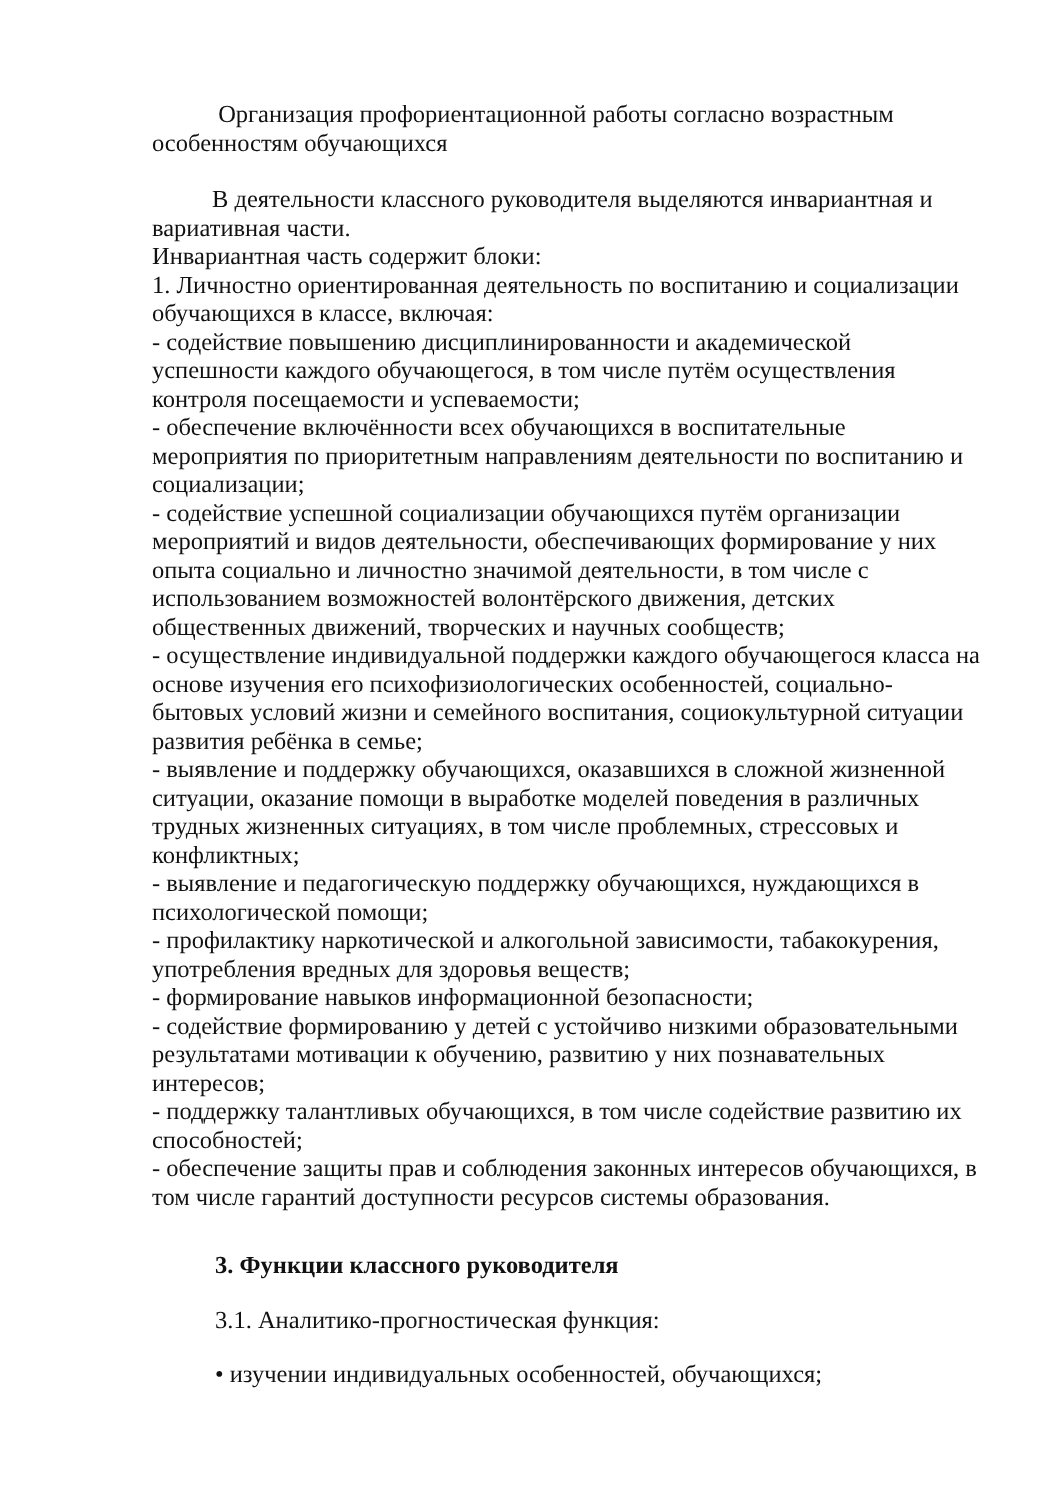Организация профориентационной работы согласно возрастным особенностям обучающихся
В деятельности классного руководителя выделяются инвариантная и вариативная части.
Инвариантная часть содержит блоки:
1. Личностно ориентированная деятельность по воспитанию и социализации обучающихся в классе, включая:
- содействие повышению дисциплинированности и академической успешности каждого обучающегося, в том числе путём осуществления контроля посещаемости и успеваемости;
- обеспечение включённости всех обучающихся в воспитательные мероприятия по приоритетным направлениям деятельности по воспитанию и социализации;
- содействие успешной социализации обучающихся путём организации мероприятий и видов деятельности, обеспечивающих формирование у них опыта социально и личностно значимой деятельности, в том числе с использованием возможностей волонтёрского движения, детских общественных движений, творческих и научных сообществ;
- осуществление индивидуальной поддержки каждого обучающегося класса на основе изучения его психофизиологических особенностей, социально-бытовых условий жизни и семейного воспитания, социокультурной ситуации развития ребёнка в семье;
- выявление и поддержку обучающихся, оказавшихся в сложной жизненной ситуации, оказание помощи в выработке моделей поведения в различных трудных жизненных ситуациях, в том числе проблемных, стрессовых и конфликтных;
- выявление и педагогическую поддержку обучающихся, нуждающихся в психологической помощи;
- профилактику наркотической и алкогольной зависимости, табакокурения, употребления вредных для здоровья веществ;
- формирование навыков информационной безопасности;
- содействие формированию у детей с устойчиво низкими образовательными результатами мотивации к обучению, развитию у них познавательных интересов;
- поддержку талантливых обучающихся, в том числе содействие развитию их способностей;
- обеспечение защиты прав и соблюдения законных интересов обучающихся, в том числе гарантий доступности ресурсов системы образования.
3. Функции классного руководителя
3.1. Аналитико-прогностическая функция:
• изучении индивидуальных особенностей, обучающихся;